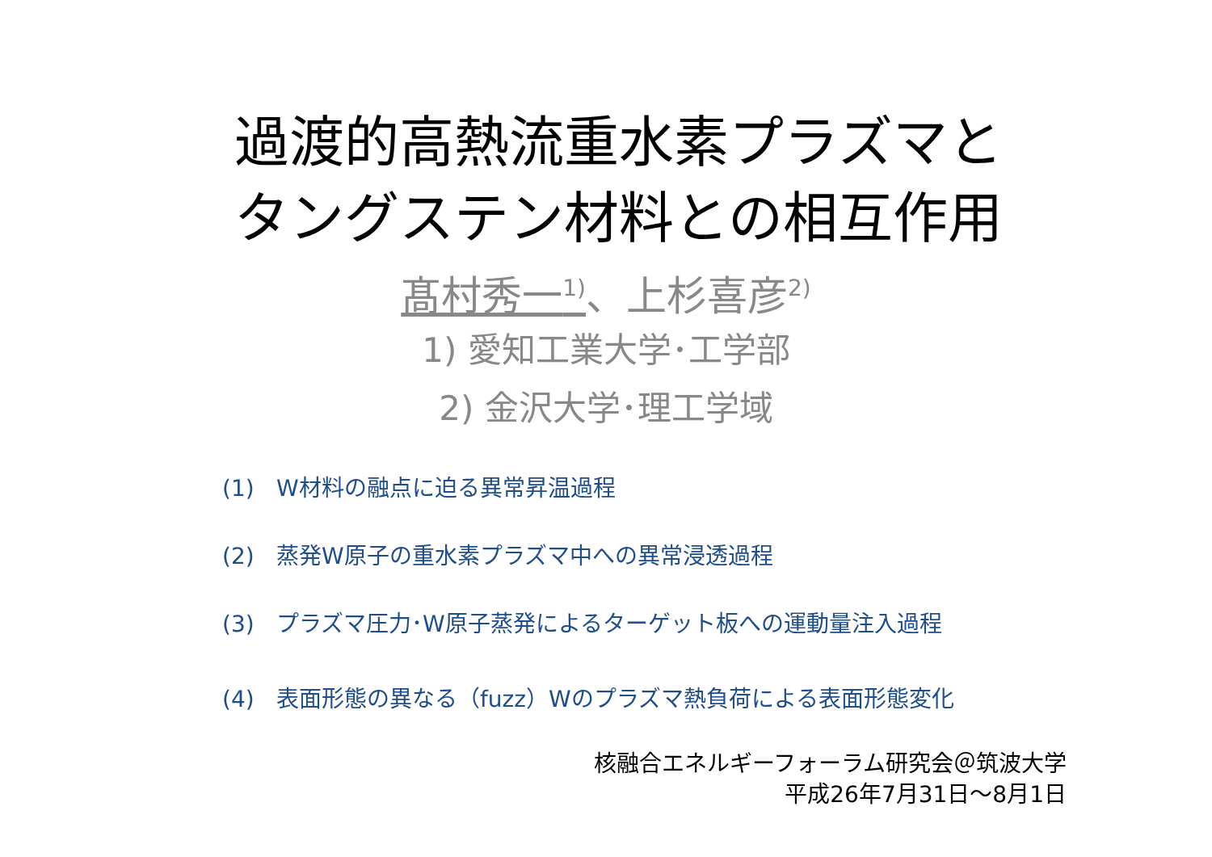過渡的高熱流重水素プラズマと
タングステン材料との相互作用
髙村秀一<sup>1)</sup>、上杉喜彦<sup>2)</sup>
1) 愛知工業大学･工学部
2) 金沢大学･理工学域
(1) W材料の融点に迫る異常昇温過程
(2) 蒸発W原子の重水素プラズマ中への異常浸透過程
(3) プラズマ圧力･W原子蒸発によるターゲット板への運動量注入過程
(4) 表面形態の異なる（fuzz）Wのプラズマ熱負荷による表面形態変化
核融合エネルギーフォーラム研究会＠筑波大学
平成26年7月31日～8月1日